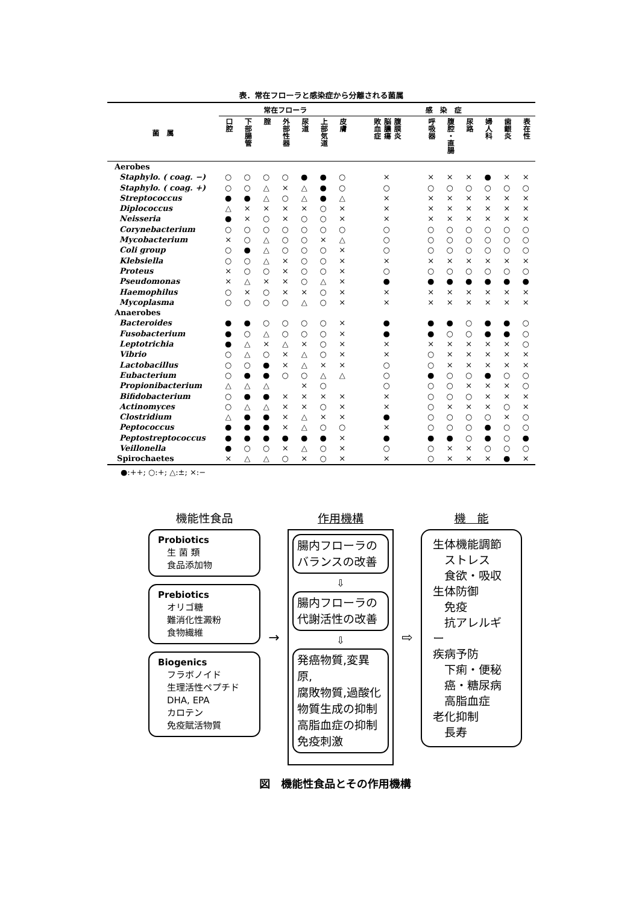表．常在フローラと感染症から分離される菌属
| 菌 属 | 常在フローラ | | | | | | | 感 染 症 | | | | | | |
| --- | --- | --- | --- | --- | --- | --- | --- | --- | --- | --- | --- | --- | --- | --- |
| | 口腔 | 下部腸管 | 腟 | 外部性器 | 尿道 | 上部気道 | 皮膚 | 敗血症 脳膿瘍 腹膜炎 | 呼吸器 | 腹腔・直腸 | 尿路 | 婦人科 | 歯齦炎 | 表在性 |
| Aerobes | | | | | | | | | | | | | | |
| Staphylo. ( coag. −) | ○ | ○ | ○ | ○ | ● | ● | ○ | × | × | × | × | ● | × | × |
| Staphylo. ( coag. +) | ○ | ○ | △ | × | △ | ● | ○ | ○ | ○ | ○ | ○ | ○ | ○ | ○ |
| Streptococcus | ● | ● | △ | ○ | △ | ● | △ | × | × | × | × | × | × | × |
| Diplococcus | △ | × | × | × | × | ○ | × | × | × | × | × | × | × | × |
| Neisseria | ● | × | ○ | × | ○ | ○ | × | × | × | × | × | × | × | × |
| Corynebacterium | ○ | ○ | ○ | ○ | ○ | ○ | ○ | ○ | ○ | ○ | ○ | ○ | ○ | ○ |
| Mycobacterium | × | ○ | △ | ○ | ○ | × | △ | ○ | ○ | ○ | ○ | ○ | ○ | ○ |
| Coli group | ○ | ● | △ | ○ | ○ | ○ | × | ○ | ○ | ○ | ○ | ○ | ○ | ○ |
| Klebsiella | ○ | ○ | △ | × | ○ | ○ | × | × | × | × | × | × | × | × |
| Proteus | × | ○ | ○ | × | ○ | ○ | × | ○ | ○ | ○ | ○ | ○ | ○ | ○ |
| Pseudomonas | × | △ | × | × | ○ | △ | × | ● | ● | ● | ● | ● | ● | ● |
| Haemophilus | ○ | × | ○ | × | × | ○ | × | × | × | × | × | × | × | × |
| Mycoplasma | ○ | ○ | ○ | ○ | △ | ○ | × | × | × | × | × | × | × | × |
| Anaerobes | | | | | | | | | | | | | | |
| Bacteroides | ● | ● | ○ | ○ | ○ | ○ | × | ● | ● | ● | ○ | ● | ● | ○ |
| Fusobacterium | ● | ○ | △ | ○ | ○ | ○ | × | ● | ● | ○ | ○ | ● | ● | ○ |
| Leptotrichia | ● | △ | × | △ | × | ○ | × | × | × | × | × | × | × | ○ |
| Vibrio | ○ | △ | ○ | × | △ | ○ | × | × | ○ | × | × | × | × | × |
| Lactobacillus | ○ | ○ | ● | × | △ | × | × | ○ | ○ | × | × | × | × | × |
| Eubacterium | ○ | ● | ● | ○ | ○ | △ | △ | ○ | ● | ○ | ○ | ● | ○ | ○ |
| Propionibacterium | △ | △ | △ | | × | ○ | | ○ | ○ | ○ | × | × | × | ○ |
| Bifidobacterium | ○ | ● | ● | × | × | × | × | × | ○ | ○ | ○ | × | × | × |
| Actinomyces | ○ | △ | △ | × | × | ○ | × | × | ○ | × | × | × | ○ | × |
| Clostridium | △ | ● | ● | × | △ | × | × | ● | ○ | ○ | ○ | ○ | × | ○ |
| Peptococcus | ● | ● | ● | × | △ | ○ | ○ | × | ○ | ○ | ○ | ● | ○ | ○ |
| Peptostreptococcus | ● | ● | ● | ● | ● | ● | × | ● | ● | ● | ○ | ● | ○ | ● |
| Veillonella | ● | ○ | ○ | × | △ | ○ | × | ○ | ○ | × | × | ○ | ○ | ○ |
| Spirochaetes | × | △ | △ | ○ | × | ○ | × | × | ○ | × | × | × | ● | × |
●:++; ○:+; △:±; ×:−
機能性食品
Probiotics
　生 菌 類
　食品添加物
Prebiotics
　オリゴ糖
　難消化性澱粉
　食物繊維
Biogenics
　フラボノイド
　生理活性ペプチド
　DHA, EPA
　カロテン
　免疫賦活物質
→
作用機構
腸内フローラの
バランスの改善
⇩
腸内フローラの
代謝活性の改善
⇩
発癌物質,変異原,
腐敗物質,過酸化
物質生成の抑制
高脂血症の抑制
免疫刺激
⇨
機　能
生体機能調節
　ストレス
　食欲・吸収
生体防御
　免疫
　抗アレルギー
疾病予防
　下痢・便秘
　癌・糖尿病
　高脂血症
老化抑制
　長寿
図　機能性食品とその作用機構